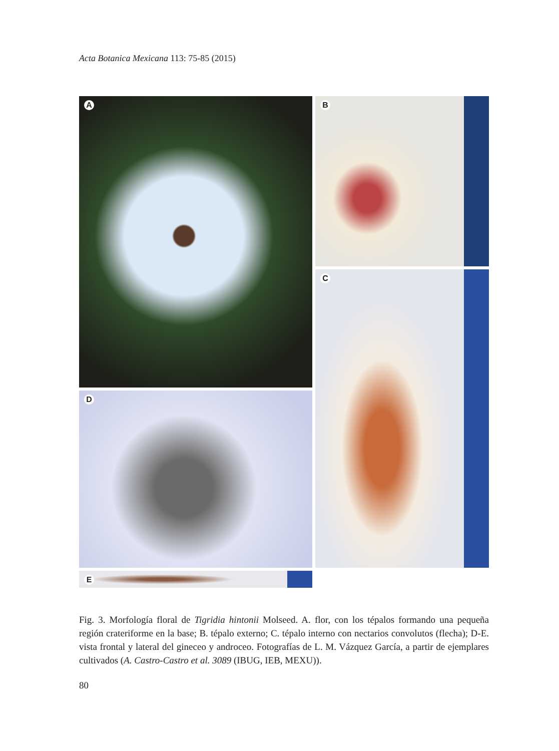Acta Botanica Mexicana 113: 75-85 (2015)
A
B
C
D
E
Fig. 3. Morfología floral de Tigridia hintonii Molseed. A. flor, con los tépalos formando una pequeña región crateriforme en la base; B. tépalo externo; C. tépalo interno con nectarios convolutos (flecha); D-E. vista frontal y lateral del gineceo y androceo. Fotografías de L. M. Vázquez García, a partir de ejemplares cultivados (A. Castro-Castro et al. 3089 (IBUG, IEB, MEXU)).
80